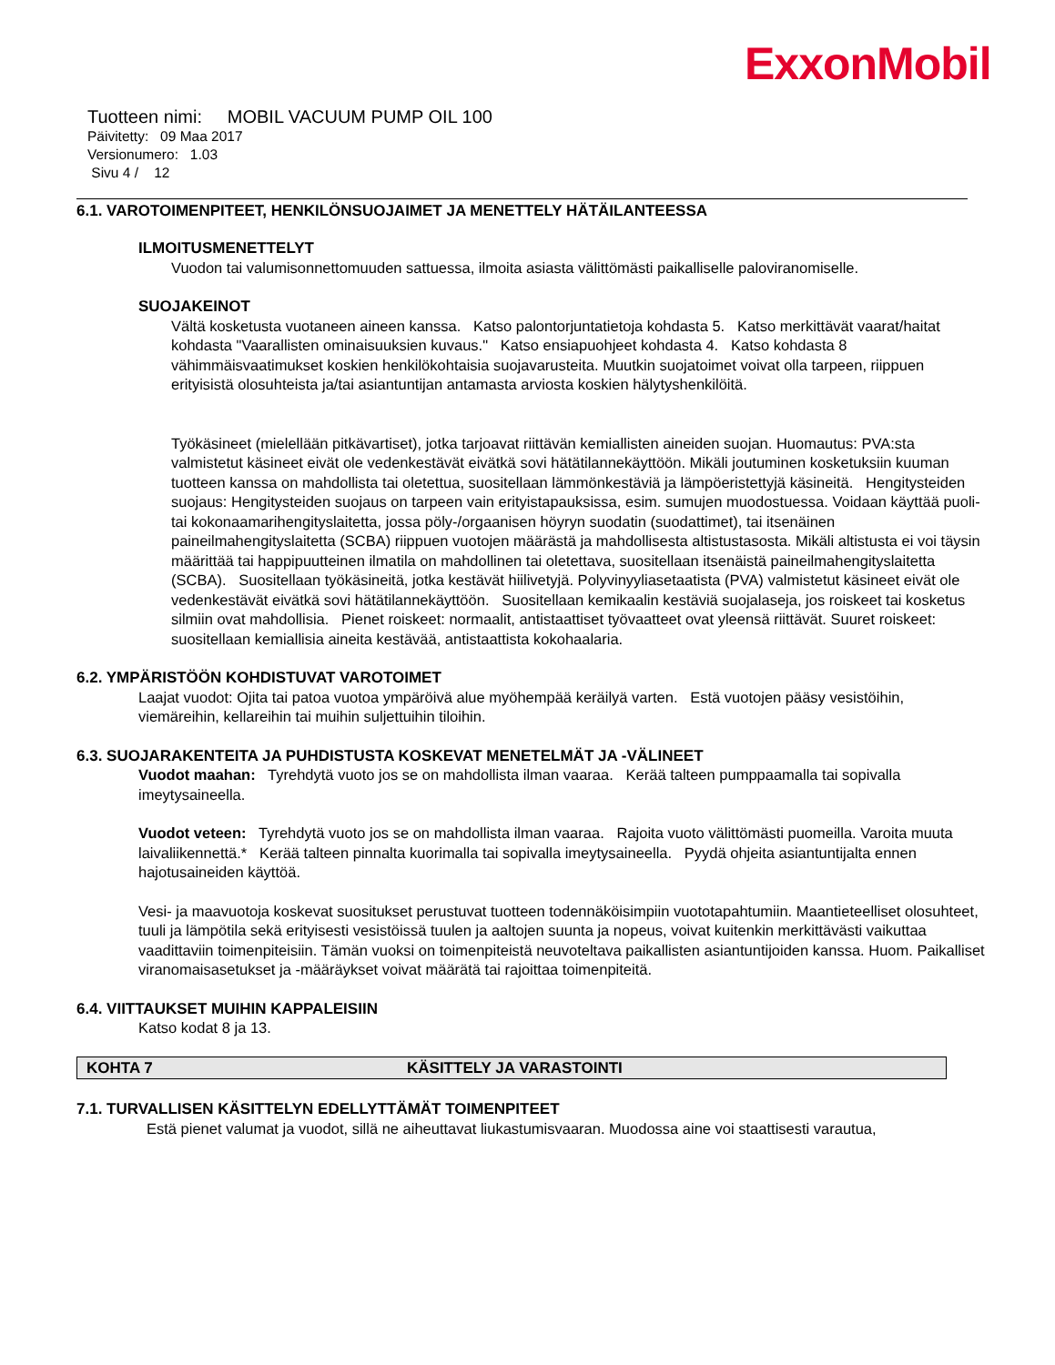ExxonMobil
Tuotteen nimi: MOBIL VACUUM PUMP OIL 100
Päivitetty: 09 Maa 2017
Versionumero: 1.03
Sivu 4 / 12
6.1. VAROTOIMENPITEET, HENKILÖNSUOJAIMET JA MENETTELY HÄTÄILANTEESSA
ILMOITUSMENETTELYT
Vuodon tai valumisonnettomuuden sattuessa, ilmoita asiasta välittömästi paikalliselle paloviranomiselle.
SUOJAKEINOT
Vältä kosketusta vuotaneen aineen kanssa. Katso palontorjuntatietoja kohdasta 5. Katso merkittävät vaarat/haitat kohdasta "Vaarallisten ominaisuuksien kuvaus." Katso ensiapuohjeet kohdasta 4. Katso kohdasta 8 vähimmäisvaatimukset koskien henkilökohtaisia suojavarusteita. Muutkin suojatoimet voivat olla tarpeen, riippuen erityisistä olosuhteista ja/tai asiantuntijan antamasta arviosta koskien hälytyshenkilöitä.
Työkäsineet (mielellään pitkävartiset), jotka tarjoavat riittävän kemiallisten aineiden suojan. Huomautus: PVA:sta valmistetut käsineet eivät ole vedenkestävät eivätkä sovi hätätilannekäyttöön. Mikäli joutuminen kosketuksiin kuuman tuotteen kanssa on mahdollista tai oletettua, suositellaan lämmönkestäviä ja lämpöeristettyjä käsineitä. Hengitysteiden suojaus: Hengitysteiden suojaus on tarpeen vain erityistapauksissa, esim. sumujen muodostuessa. Voidaan käyttää puoli- tai kokonaamarihengityslaitetta, jossa pöly-/orgaanisen höyryn suodatin (suodattimet), tai itsenäinen paineilmahengityslaitetta (SCBA) riippuen vuotojen määrästä ja mahdollisesta altistustasosta. Mikäli altistusta ei voi täysin määrittää tai happipuutteinen ilmatila on mahdollinen tai oletettava, suositellaan itsenäistä paineilmahengityslaitetta (SCBA). Suositellaan työkäsineitä, jotka kestävät hiilivetyjä. Polyvinyyliasetaatista (PVA) valmistetut käsineet eivät ole vedenkestävät eivätkä sovi hätätilannekäyttöön. Suositellaan kemikaalin kestäviä suojalaseja, jos roiskeet tai kosketus silmiin ovat mahdollisia. Pienet roiskeet: normaalit, antistaattiset työvaatteet ovat yleensä riittävät. Suuret roiskeet: suositellaan kemiallisia aineita kestävää, antistaattista kokohaalaria.
6.2. YMPÄRISTÖÖN KOHDISTUVAT VAROTOIMET
Laajat vuodot: Ojita tai patoa vuotoa ympäröivä alue myöhempää keräilyä varten. Estä vuotojen pääsy vesistöihin, viemäreihin, kellareihin tai muihin suljettuihin tiloihin.
6.3. SUOJARAKENTEITA JA PUHDISTUSTA KOSKEVAT MENETELMÄT JA -VÄLINEET
Vuodot maahan: Tyrehdytä vuoto jos se on mahdollista ilman vaaraa. Kerää talteen pumppaamalla tai sopivalla imeytysaineella.
Vuodot veteen: Tyrehdytä vuoto jos se on mahdollista ilman vaaraa. Rajoita vuoto välittömästi puomeilla. Varoita muuta laivaliikennettä.* Kerää talteen pinnalta kuorimalla tai sopivalla imeytysaineella. Pyydä ohjeita asiantuntijalta ennen hajotusaineiden käyttöä.
Vesi- ja maavuotoja koskevat suositukset perustuvat tuotteen todennäköisimpiin vuototapahtumiin. Maantieteelliset olosuhteet, tuuli ja lämpötila sekä erityisesti vesistöissä tuulen ja aaltojen suunta ja nopeus, voivat kuitenkin merkittävästi vaikuttaa vaadittaviin toimenpiteisiin. Tämän vuoksi on toimenpiteistä neuvoteltava paikallisten asiantuntijoiden kanssa. Huom. Paikalliset viranomaisasetukset ja -määräykset voivat määrätä tai rajoittaa toimenpiteitä.
6.4. VIITTAUKSET MUIHIN KAPPALEISIIN
Katso kodat 8 ja 13.
KOHTA 7 KÄSITTELY JA VARASTOINTI
7.1. TURVALLISEN KÄSITTELYN EDELLYTTÄMÄT TOIMENPITEET
Estä pienet valumat ja vuodot, sillä ne aiheuttavat liukastumisvaaran. Muodossa aine voi staattisesti varautua,